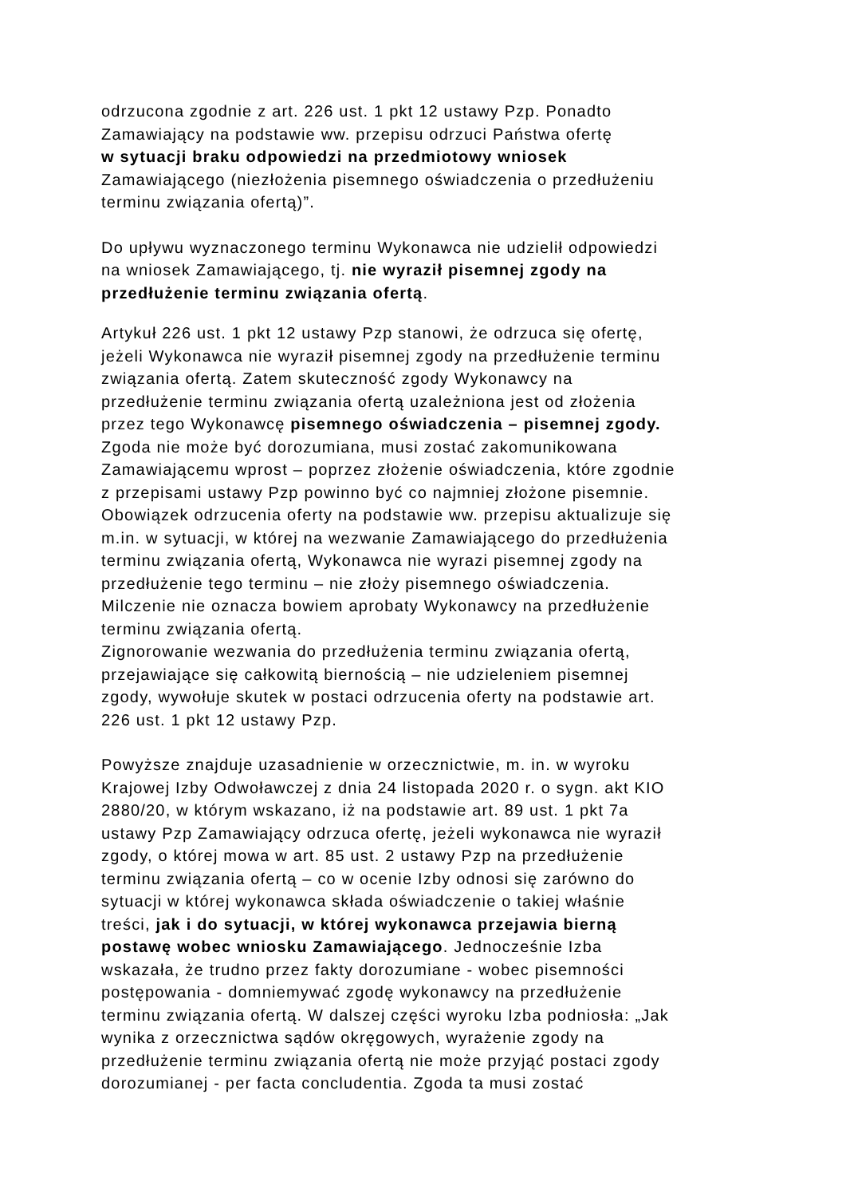odrzucona zgodnie z art. 226 ust. 1 pkt 12 ustawy Pzp. Ponadto
Zamawiający na podstawie ww. przepisu odrzuci Państwa ofertę
w sytuacji braku odpowiedzi na przedmiotowy wniosek
Zamawiającego (niezłożenia pisemnego oświadczenia o przedłużeniu
terminu związania ofertą)”.
Do upływu wyznaczonego terminu Wykonawca nie udzielił odpowiedzi
na wniosek Zamawiającego, tj. nie wyraził pisemnej zgody na
przedłużenie terminu związania ofertą.
Artykuł 226 ust. 1 pkt 12 ustawy Pzp stanowi, że odrzuca się ofertę,
jeżeli Wykonawca nie wyraził pisemnej zgody na przedłużenie terminu
związania ofertą. Zatem skuteczność zgody Wykonawcy na
przedłużenie terminu związania ofertą uzależniona jest od złożenia
przez tego Wykonawcę pisemnego oświadczenia – pisemnej zgody.
Zgoda nie może być dorozumiana, musi zostać zakomunikowana
Zamawiającemu wprost – poprzez złożenie oświadczenia, które zgodnie
z przepisami ustawy Pzp powinno być co najmniej złożone pisemnie.
Obowiązek odrzucenia oferty na podstawie ww. przepisu aktualizuje się
m.in. w sytuacji, w której na wezwanie Zamawiającego do przedłużenia
terminu związania ofertą, Wykonawca nie wyrazi pisemnej zgody na
przedłużenie tego terminu – nie złoży pisemnego oświadczenia.
Milczenie nie oznacza bowiem aprobaty Wykonawcy na przedłużenie
terminu związania ofertą.
Zignorowanie wezwania do przedłużenia terminu związania ofertą,
przejawiające się całkowitą biernością – nie udzieleniem pisemnej
zgody, wywołuje skutek w postaci odrzucenia oferty na podstawie art.
226 ust. 1 pkt 12 ustawy Pzp.
Powyższe znajduje uzasadnienie w orzecznictwie, m. in. w wyroku
Krajowej Izby Odwoławczej z dnia 24 listopada 2020 r. o sygn. akt KIO
2880/20, w którym wskazano, iż na podstawie art. 89 ust. 1 pkt 7a
ustawy Pzp Zamawiający odrzuca ofertę, jeżeli wykonawca nie wyraził
zgody, o której mowa w art. 85 ust. 2 ustawy Pzp na przedłużenie
terminu związania ofertą – co w ocenie Izby odnosi się zarówno do
sytuacji w której wykonawca składa oświadczenie o takiej właśnie
treści, jak i do sytuacji, w której wykonawca przejawia bierną
postawę wobec wniosku Zamawiającego. Jednocześnie Izba
wskazała, że trudno przez fakty dorozumiane - wobec pisemności
postępowania - domniemywać zgodę wykonawcy na przedłużenie
terminu związania ofertą. W dalszej części wyroku Izba podniosła: „Jak
wynika z orzecznictwa sądów okręgowych, wyrażenie zgody na
przedłużenie terminu związania ofertą nie może przyjąć postaci zgody
dorozumianej - per facta concludentia. Zgoda ta musi zostać